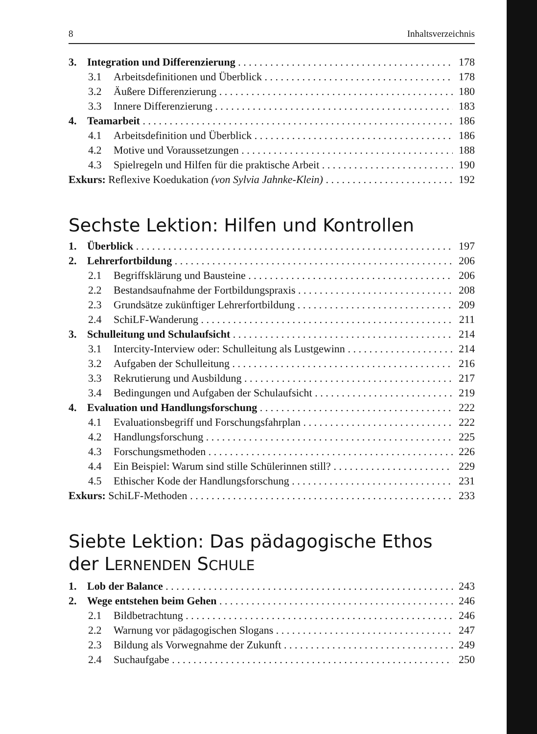8 Inhaltsverzeichnis
3. Integration und Differenzierung 178
3.1 Arbeitsdefinitionen und Überblick 178
3.2 Äußere Differenzierung 180
3.3 Innere Differenzierung 183
4. Teamarbeit 186
4.1 Arbeitsdefinition und Überblick 186
4.2 Motive und Voraussetzungen 188
4.3 Spielregeln und Hilfen für die praktische Arbeit 190
Exkurs: Reflexive Koedukation (von Sylvia Jahnke-Klein) 192
Sechste Lektion: Hilfen und Kontrollen
1. Überblick 197
2. Lehrerfortbildung 206
2.1 Begriffsklärung und Bausteine 206
2.2 Bestandsaufnahme der Fortbildungspraxis 208
2.3 Grundsätze zukünftiger Lehrerfortbildung 209
2.4 SchiLF-Wanderung 211
3. Schulleitung und Schulaufsicht 214
3.1 Intercity-Interview oder: Schulleitung als Lustgewinn 214
3.2 Aufgaben der Schulleitung 216
3.3 Rekrutierung und Ausbildung 217
3.4 Bedingungen und Aufgaben der Schulaufsicht 219
4. Evaluation und Handlungsforschung 222
4.1 Evaluationsbegriff und Forschungsfahrplan 222
4.2 Handlungsforschung 225
4.3 Forschungsmethoden 226
4.4 Ein Beispiel: Warum sind stille Schülerinnen still? 229
4.5 Ethischer Kode der Handlungsforschung 231
Exkurs: SchiLF-Methoden 233
Siebte Lektion: Das pädagogische Ethos
der LERNENDEN SCHULE
1. Lob der Balance 243
2. Wege entstehen beim Gehen 246
2.1 Bildbetrachtung 246
2.2 Warnung vor pädagogischen Slogans 247
2.3 Bildung als Vorwegnahme der Zukunft 249
2.4 Suchaufgabe 250